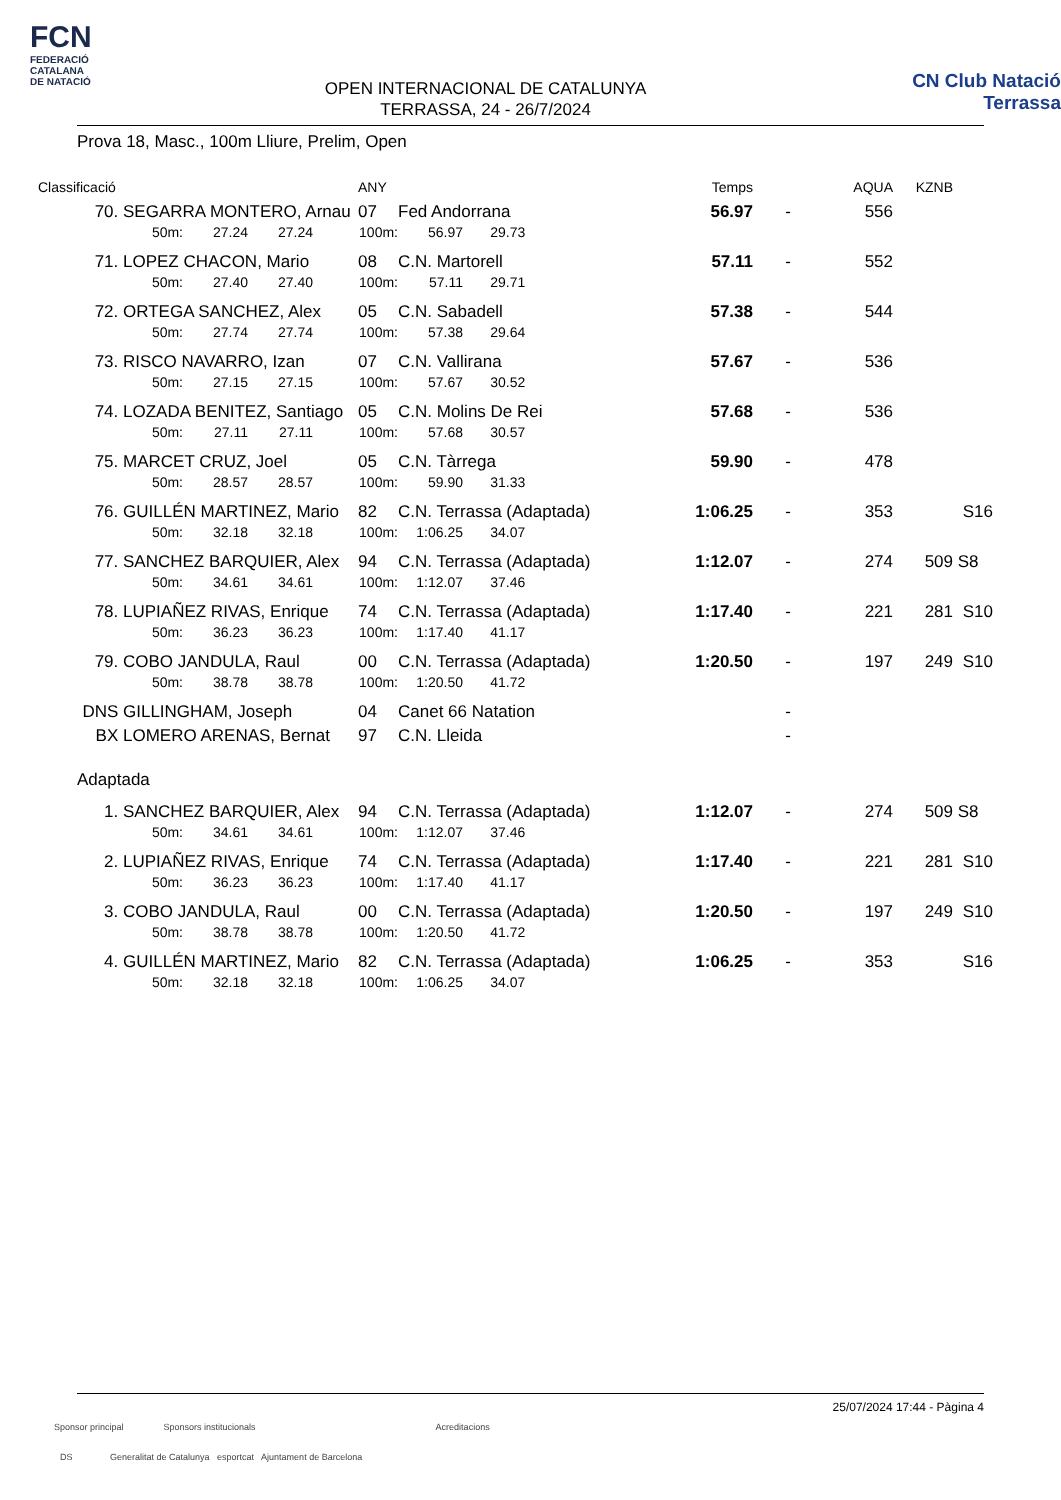FCN
FEDERACIÓ
CATALANA
DE NATACIÓ
OPEN INTERNACIONAL DE CATALUNYA
TERRASSA, 24 - 26/7/2024
CN Club Natació
Terrassa
Prova 18, Masc., 100m Lliure, Prelim, Open
| Classificació | | | | | ANY | | | Temps | | AQUA | KZNB | |
| --- | --- | --- | --- | --- | --- | --- | --- | --- | --- | --- | --- | --- |
| 70. | SEGARRA MONTERO, Arnau | | | | 07 | Fed Andorrana | | 56.97 | - | 556 | | |
| | 50m: | 27.24 | 27.24 | 100m: | | 56.97 | 29.73 | | | | | |
| 71. | LOPEZ CHACON, Mario | | | | 08 | C.N. Martorell | | 57.11 | - | 552 | | |
| | 50m: | 27.40 | 27.40 | 100m: | | 57.11 | 29.71 | | | | | |
| 72. | ORTEGA SANCHEZ, Alex | | | | 05 | C.N. Sabadell | | 57.38 | - | 544 | | |
| | 50m: | 27.74 | 27.74 | 100m: | | 57.38 | 29.64 | | | | | |
| 73. | RISCO NAVARRO, Izan | | | | 07 | C.N. Vallirana | | 57.67 | - | 536 | | |
| | 50m: | 27.15 | 27.15 | 100m: | | 57.67 | 30.52 | | | | | |
| 74. | LOZADA BENITEZ, Santiago | | | | 05 | C.N. Molins De Rei | | 57.68 | - | 536 | | |
| | 50m: | 27.11 | 27.11 | 100m: | | 57.68 | 30.57 | | | | | |
| 75. | MARCET CRUZ, Joel | | | | 05 | C.N. Tàrrega | | 59.90 | - | 478 | | |
| | 50m: | 28.57 | 28.57 | 100m: | | 59.90 | 31.33 | | | | | |
| 76. | GUILLÉN MARTINEZ, Mario | | | | 82 | C.N. Terrassa (Adaptada) | | 1:06.25 | - | 353 | | S16 |
| | 50m: | 32.18 | 32.18 | 100m: | | 1:06.25 | 34.07 | | | | | |
| 77. | SANCHEZ BARQUIER, Alex | | | | 94 | C.N. Terrassa (Adaptada) | | 1:12.07 | - | 274 | 509 | S8 |
| | 50m: | 34.61 | 34.61 | 100m: | | 1:12.07 | 37.46 | | | | | |
| 78. | LUPIAÑEZ RIVAS, Enrique | | | | 74 | C.N. Terrassa (Adaptada) | | 1:17.40 | - | 221 | 281 | S10 |
| | 50m: | 36.23 | 36.23 | 100m: | | 1:17.40 | 41.17 | | | | | |
| 79. | COBO JANDULA, Raul | | | | 00 | C.N. Terrassa (Adaptada) | | 1:20.50 | - | 197 | 249 | S10 |
| | 50m: | 38.78 | 38.78 | 100m: | | 1:20.50 | 41.72 | | | | | |
| DNS | GILLINGHAM, Joseph | | | | 04 | Canet 66 Natation | | | - | | | |
| BX | LOMERO ARENAS, Bernat | | | | 97 | C.N. Lleida | | | - | | | |
| Adaptada | | | | | | | | | | | | |
| 1. | SANCHEZ BARQUIER, Alex | | | | 94 | C.N. Terrassa (Adaptada) | | 1:12.07 | - | 274 | 509 | S8 |
| | 50m: | 34.61 | 34.61 | 100m: | | 1:12.07 | 37.46 | | | | | |
| 2. | LUPIAÑEZ RIVAS, Enrique | | | | 74 | C.N. Terrassa (Adaptada) | | 1:17.40 | - | 221 | 281 | S10 |
| | 50m: | 36.23 | 36.23 | 100m: | | 1:17.40 | 41.17 | | | | | |
| 3. | COBO JANDULA, Raul | | | | 00 | C.N. Terrassa (Adaptada) | | 1:20.50 | - | 197 | 249 | S10 |
| | 50m: | 38.78 | 38.78 | 100m: | | 1:20.50 | 41.72 | | | | | |
| 4. | GUILLÉN MARTINEZ, Mario | | | | 82 | C.N. Terrassa (Adaptada) | | 1:06.25 | - | 353 | | S16 |
| | 50m: | 32.18 | 32.18 | 100m: | | 1:06.25 | 34.07 | | | | | |
25/07/2024 17:44 - Pàgina 4
Sponsor principal Sponsors institucionals Acreditacions
DS Generalitat de Catalunya esportcat Ajuntament de Barcelona